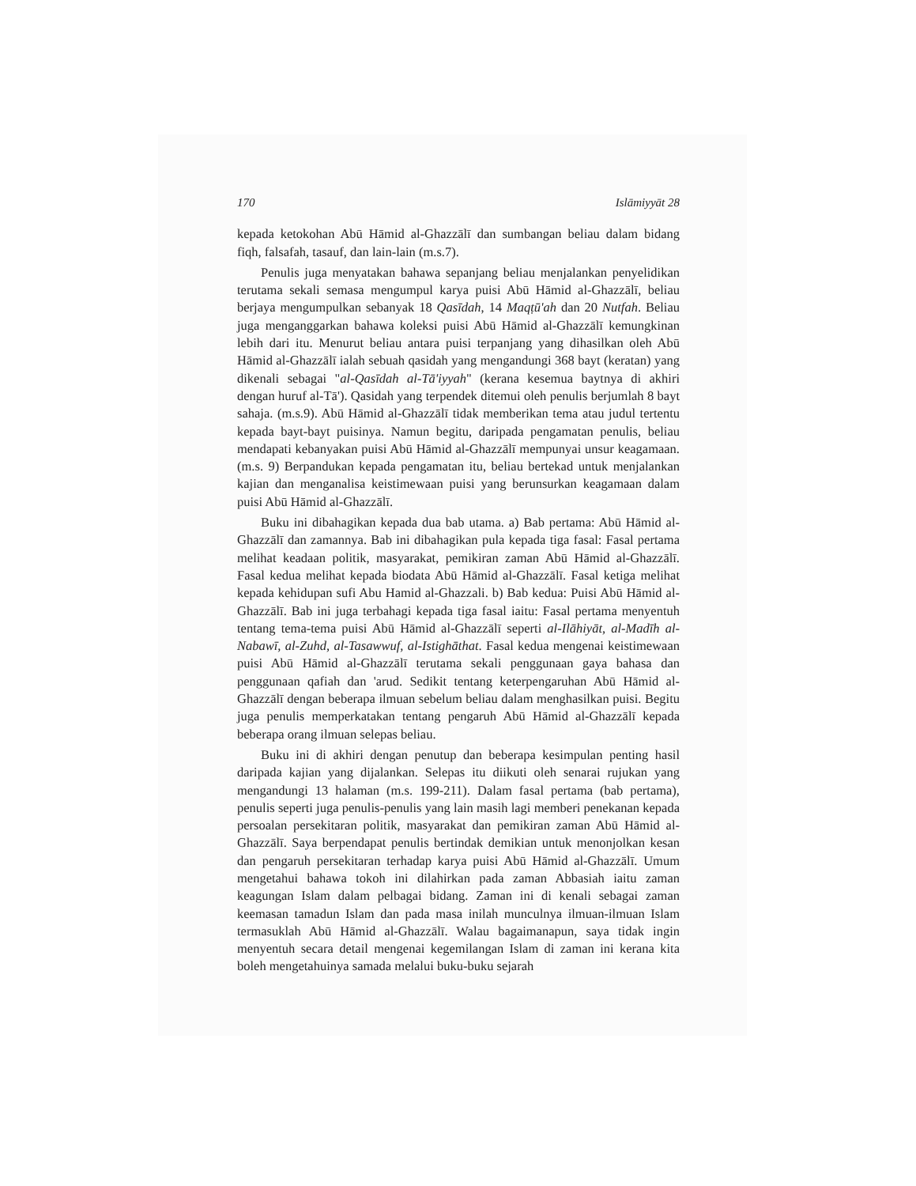170 Islāmiyyāt 28
kepada ketokohan Abū Hāmid al-Ghazzālī dan sumbangan beliau dalam bidang fiqh, falsafah, tasauf, dan lain-lain (m.s.7).
Penulis juga menyatakan bahawa sepanjang beliau menjalankan penyelidikan terutama sekali semasa mengumpul karya puisi Abū Hāmid al-Ghazzālī, beliau berjaya mengumpulkan sebanyak 18 Qasīdah, 14 Maqṭū'ah dan 20 Nutfah. Beliau juga menganggarkan bahawa koleksi puisi Abū Hāmid al-Ghazzālī kemungkinan lebih dari itu. Menurut beliau antara puisi terpanjang yang dihasilkan oleh Abū Hāmid al-Ghazzālī ialah sebuah qasidah yang mengandungi 368 bayt (keratan) yang dikenali sebagai "al-Qasīdah al-Tā'iyyah" (kerana kesemua baytnya di akhiri dengan huruf al-Tā'). Qasidah yang terpendek ditemui oleh penulis berjumlah 8 bayt sahaja. (m.s.9). Abū Hāmid al-Ghazzālī tidak memberikan tema atau judul tertentu kepada bayt-bayt puisinya. Namun begitu, daripada pengamatan penulis, beliau mendapati kebanyakan puisi Abū Hāmid al-Ghazzālī mempunyai unsur keagamaan. (m.s. 9) Berpandukan kepada pengamatan itu, beliau bertekad untuk menjalankan kajian dan menganalisa keistimewaan puisi yang berunsurkan keagamaan dalam puisi Abū Hāmid al-Ghazzālī.
Buku ini dibahagikan kepada dua bab utama. a) Bab pertama: Abū Hāmid al-Ghazzālī dan zamannya. Bab ini dibahagikan pula kepada tiga fasal: Fasal pertama melihat keadaan politik, masyarakat, pemikiran zaman Abū Hāmid al-Ghazzālī. Fasal kedua melihat kepada biodata Abū Hāmid al-Ghazzālī. Fasal ketiga melihat kepada kehidupan sufi Abu Hamid al-Ghazzali. b) Bab kedua: Puisi Abū Hāmid al-Ghazzālī. Bab ini juga terbahagi kepada tiga fasal iaitu: Fasal pertama menyentuh tentang tema-tema puisi Abū Hāmid al-Ghazzālī seperti al-Ilāhiyāt, al-Madīh al-Nabawī, al-Zuhd, al-Tasawwuf, al-Istighāthat. Fasal kedua mengenai keistimewaan puisi Abū Hāmid al-Ghazzālī terutama sekali penggunaan gaya bahasa dan penggunaan qafiah dan 'arud. Sedikit tentang keterpengaruhan Abū Hāmid al-Ghazzālī dengan beberapa ilmuan sebelum beliau dalam menghasilkan puisi. Begitu juga penulis memperkatakan tentang pengaruh Abū Hāmid al-Ghazzālī kepada beberapa orang ilmuan selepas beliau.
Buku ini di akhiri dengan penutup dan beberapa kesimpulan penting hasil daripada kajian yang dijalankan. Selepas itu diikuti oleh senarai rujukan yang mengandungi 13 halaman (m.s. 199-211). Dalam fasal pertama (bab pertama), penulis seperti juga penulis-penulis yang lain masih lagi memberi penekanan kepada persoalan persekitaran politik, masyarakat dan pemikiran zaman Abū Hāmid al-Ghazzālī. Saya berpendapat penulis bertindak demikian untuk menonjolkan kesan dan pengaruh persekitaran terhadap karya puisi Abū Hāmid al-Ghazzālī. Umum mengetahui bahawa tokoh ini dilahirkan pada zaman Abbasiah iaitu zaman keagungan Islam dalam pelbagai bidang. Zaman ini di kenali sebagai zaman keemasan tamadun Islam dan pada masa inilah munculnya ilmuan-ilmuan Islam termasuklah Abū Hāmid al-Ghazzālī. Walau bagaimanapun, saya tidak ingin menyentuh secara detail mengenai kegemilangan Islam di zaman ini kerana kita boleh mengetahuinya samada melalui buku-buku sejarah